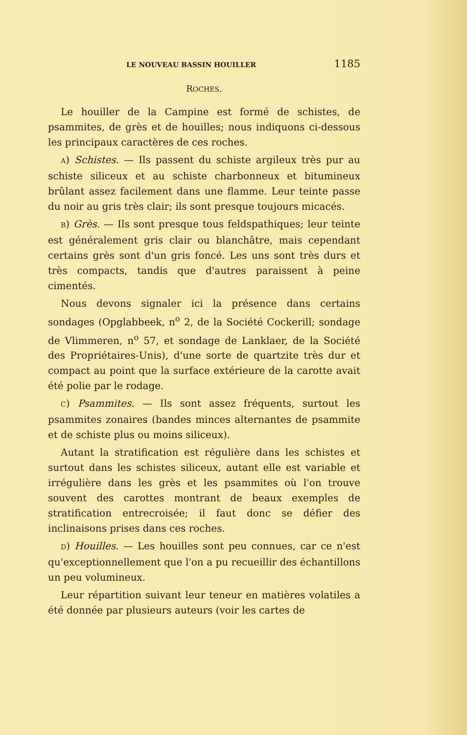LE NOUVEAU BASSIN HOUILLER 1185
ROCHES.
Le houiller de la Campine est formé de schistes, de psammites, de grès et de houilles; nous indiquons ci-dessous les principaux caractères de ces roches.
A) Schistes. — Ils passent du schiste argileux très pur au schiste siliceux et au schiste charbonneux et bitumineux brûlant assez facilement dans une flamme. Leur teinte passe du noir au gris très clair; ils sont presque toujours micacés.
B) Grès. — Ils sont presque tous feldspathiques; leur teinte est généralement gris clair ou blanchâtre, mais cependant certains grès sont d'un gris foncé. Les uns sont très durs et très compacts, tandis que d'autres paraissent à peine cimentés.
Nous devons signaler ici la présence dans certains sondages (Opglabbeek, n<sup>o</sup> 2, de la Société Cockerill; sondage de Vlimmeren, n<sup>o</sup> 57, et sondage de Lanklaer, de la Société des Propriétaires-Unis), d'une sorte de quartzite très dur et compact au point que la surface extérieure de la carotte avait été polie par le rodage.
C) Psammites. — Ils sont assez fréquents, surtout les psammites zonaires (bandes minces alternantes de psammite et de schiste plus ou moins siliceux).
Autant la stratification est régulière dans les schistes et surtout dans les schistes siliceux, autant elle est variable et irrégulière dans les grès et les psammites où l'on trouve souvent des carottes montrant de beaux exemples de stratification entrecroisée; il faut donc se défier des inclinaisons prises dans ces roches.
D) Houilles. — Les houilles sont peu connues, car ce n'est qu'exceptionnellement que l'on a pu recueillir des échantillons un peu volumineux.
Leur répartition suivant leur teneur en matières volatiles a été donnée par plusieurs auteurs (voir les cartes de